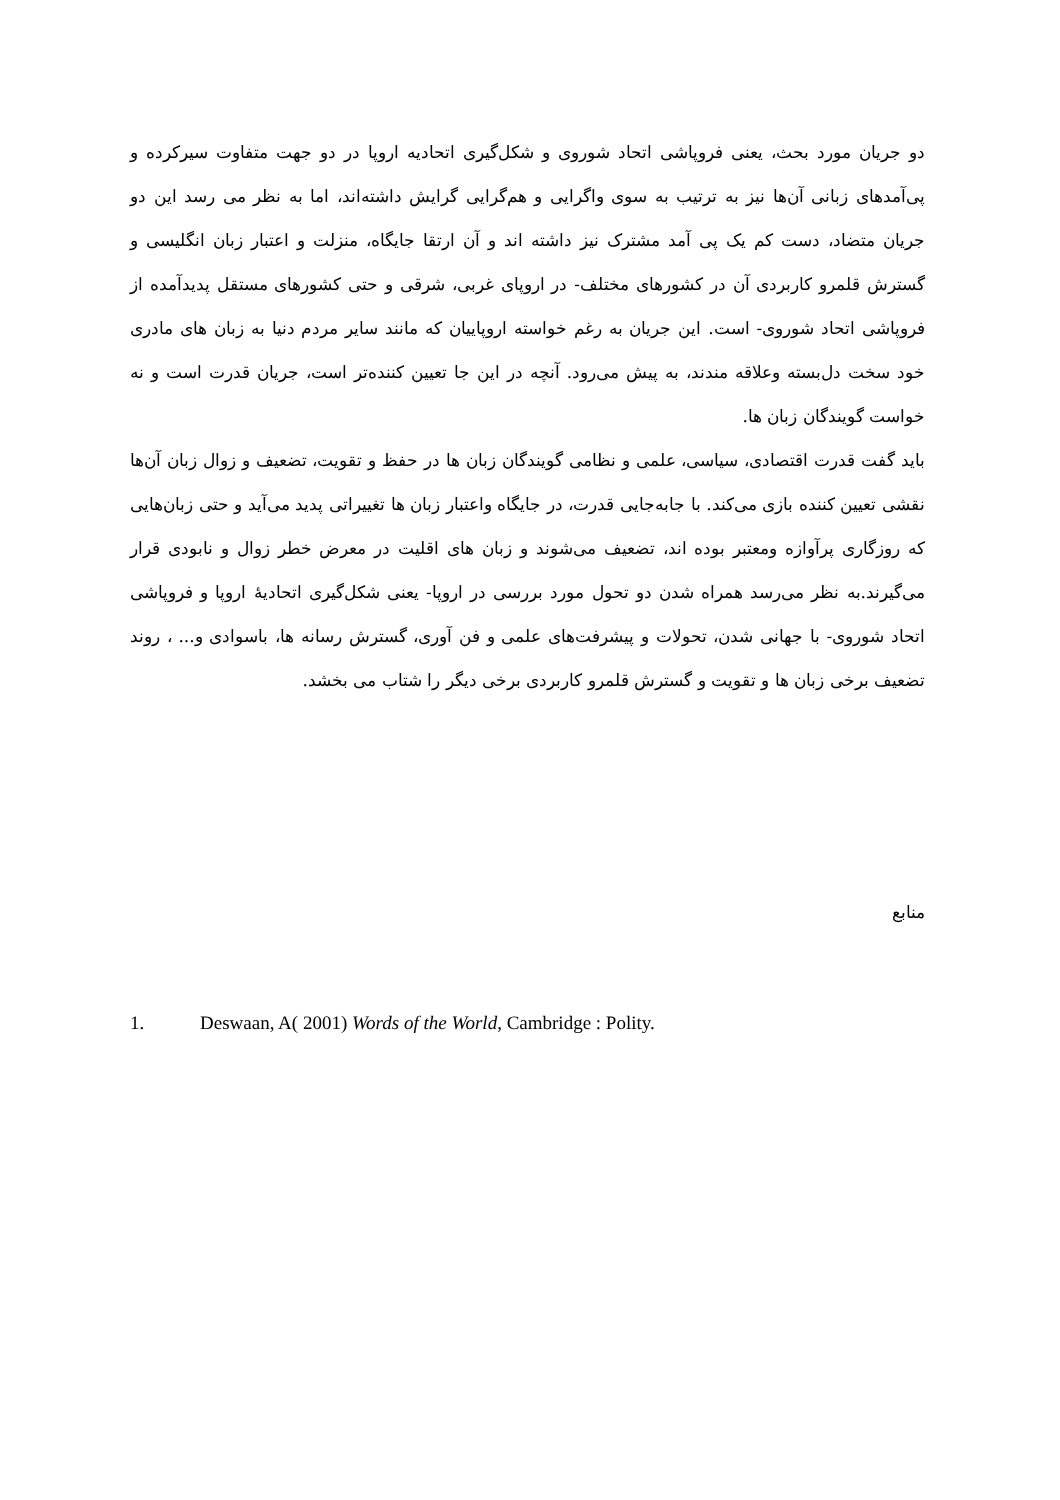دو جریان مورد بحث، یعنی فروپاشی اتحاد شوروی و شکل‌گیری اتحادیه اروپا در دو جهت متفاوت سیرکرده و پی‌آمدهای زبانی آن‌ها نیز به ترتیب به سوی واگرایی و هم‌گرایی گرایش داشته‌اند، اما به نظر می رسد این دو جریان متضاد، دست کم یک پی آمد مشترک نیز داشته اند و آن ارتقا جایگاه، منزلت و اعتبار زبان انگلیسی و گسترش قلمرو کاربردی آن در کشورهای مختلف- در اروپای غربی، شرقی و حتی کشورهای مستقل پدیدآمده از فروپاشی اتحاد شوروی- است. این جریان به رغم خواسته اروپاییان که مانند سایر مردم دنیا به زبان های مادری خود سخت دل‌بسته وعلاقه مندند، به پیش می‌رود. آنچه در این جا تعیین کننده‌تر است، جریان قدرت است و نه خواست گویندگان زبان ها.
باید گفت قدرت اقتصادی، سیاسی، علمی و نظامی گویندگان زبان ها در حفظ و تقویت، تضعیف و زوال زبان آن‌ها نقشی تعیین کننده بازی می‌کند. با جابه‌جایی قدرت، در جایگاه واعتبار زبان ها تغییراتی پدید می‌آید و حتی زبان‌هایی که روزگاری پرآوازه ومعتبر بوده اند، تضعیف می‌شوند و زبان های اقلیت در معرض خطر زوال و نابودی قرار می‌گیرند.به نظر می‌رسد همراه شدن دو تحول مورد بررسی در اروپا- یعنی شکل‌گیری اتحادیهٔ اروپا و فروپاشی اتحاد شوروی- با جهانی شدن، تحولات و پیشرفت‌های علمی و فن آوری، گسترش رسانه ها، باسوادی و... ، روند تضعیف برخی زبان ها و تقویت و گسترش قلمرو کاربردی برخی دیگر را شتاب می بخشد.
منابع
1. Deswaan, A( 2001) Words of the World, Cambridge : Polity.